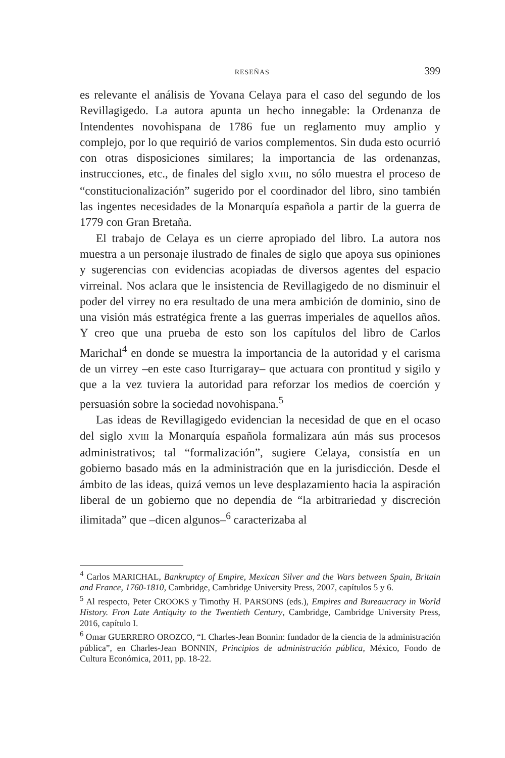RESEÑAS 399
es relevante el análisis de Yovana Celaya para el caso del segundo de los Revillagigedo. La autora apunta un hecho innegable: la Ordenanza de Intendentes novohispana de 1786 fue un reglamento muy amplio y complejo, por lo que requirió de varios complementos. Sin duda esto ocurrió con otras disposiciones similares; la importancia de las ordenanzas, instrucciones, etc., de finales del siglo XVIII, no sólo muestra el proceso de “constitucionalización” sugerido por el coordinador del libro, sino también las ingentes necesidades de la Monarquía española a partir de la guerra de 1779 con Gran Bretaña.
El trabajo de Celaya es un cierre apropiado del libro. La autora nos muestra a un personaje ilustrado de finales de siglo que apoya sus opiniones y sugerencias con evidencias acopiadas de diversos agentes del espacio virreinal. Nos aclara que le insistencia de Revillagigedo de no disminuir el poder del virrey no era resultado de una mera ambición de dominio, sino de una visión más estratégica frente a las guerras imperiales de aquellos años. Y creo que una prueba de esto son los capítulos del libro de Carlos Marichal<sup>4</sup> en donde se muestra la importancia de la autoridad y el carisma de un virrey –en este caso Iturrigaray– que actuara con prontitud y sigilo y que a la vez tuviera la autoridad para reforzar los medios de coerción y persuasión sobre la sociedad novohispana.<sup>5</sup>
Las ideas de Revillagigedo evidencian la necesidad de que en el ocaso del siglo XVIII la Monarquía española formalizara aún más sus procesos administrativos; tal “formalización”, sugiere Celaya, consistía en un gobierno basado más en la administración que en la jurisdicción. Desde el ámbito de las ideas, quizá vemos un leve desplazamiento hacia la aspiración liberal de un gobierno que no dependía de “la arbitrariedad y discreción ilimitada” que –dicen algunos–<sup>6</sup> caracterizaba al
<sup>4</sup> Carlos MARICHAL, Bankruptcy of Empire, Mexican Silver and the Wars between Spain, Britain and France, 1760-1810, Cambridge, Cambridge University Press, 2007, capítulos 5 y 6.
<sup>5</sup> Al respecto, Peter CROOKS y Timothy H. PARSONS (eds.), Empires and Bureaucracy in World History. Fron Late Antiquity to the Twentieth Century, Cambridge, Cambridge University Press, 2016, capítulo I.
<sup>6</sup> Omar GUERRERO OROZCO, “I. Charles-Jean Bonnin: fundador de la ciencia de la administración pública”, en Charles-Jean BONNIN, Principios de administración pública, México, Fondo de Cultura Económica, 2011, pp. 18-22.